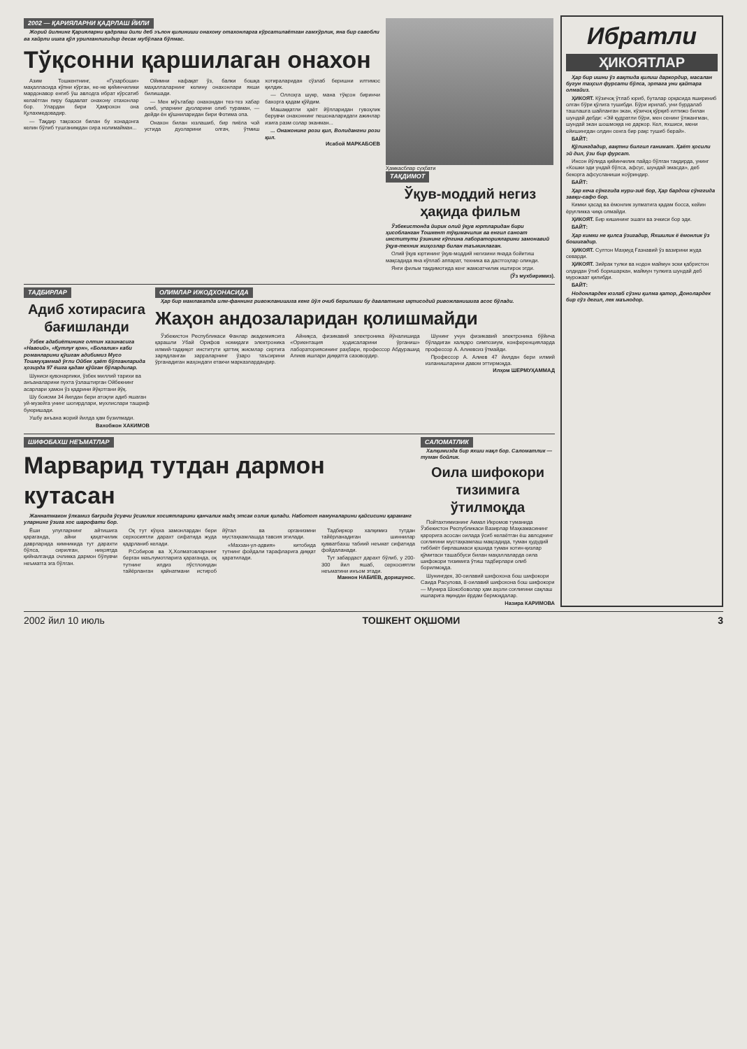2002 — ҚАРИЯЛАРНИ ҚАДРЛАШ ЙИЛИ
Жорий йилнинг Қарияларни қадрлаш йили деб эълон қилиниши онахону отахонларга кўрсатилаётган гамхўрлик, яна бир савобли ва хайрли ишга қўл урилганлигидир десак мубўлага бўлмас.
Тўқсонни қаршилаган онахон
Азим Тошкентнинг, «Гузарбоши» маҳалласида кўпни кўрган, не-не қийинчилики мардонавор енгиб ўш авлодга ибрат кўрсатиб келаётган пиру бадавлат онахону отахонлар бор. Улардан бири Ҳамрохон она Қулахмедовадир.
— Тақдир тақозоси билан бу хонадонга келин бўлиб тушганимдан сира нолимайман...
Ойимни нафақат ўз, балки бошқа маҳаллаларнинг келину онахонлари яхши билишади.
— Мен мўътабар онахондан тез-тез хабар олиб, уларнинг дуоларини олиб тураман, — дейди ён қўшниларидан бири Фотима опа.
Онахон билан юзлашиб, бир пиёла чой устида дуоларини олгач, ўтмиш хотираларидан сўзлаб беришни илтимос қилдик.
— Оллоҳга шукр, мана тўқсон биринчи бахорга қадам қўйдим.
Машаққатли ҳаёт йўлларидан гувоҳлик берувчи онахоннинг пешоналаридаги ажинлар изига разм солар эканман...
... Онажонинг рози қил, Волидангни рози қил.
Исабой МАРКАБОЕВ
Ҳамкасблар суҳбати
ТАҚДИМОТ
Ўқув-моддий негиз ҳақида фильм
Ўзбекистонда йирик олий ўқув юртларидан бири ҳисобланган Тошкент тўқимачилик ва енгил саноат институти ўзининг кўпгина лабораторияларини замонавий ўқув-техник жиҳозлар билан таъминлаган.
Олий ўқув юртининг ўқув-моддий негизини янада бойитиш мақсадида яна кўплаб аппарат, техника ва дастгоҳлар олинди.
Янги фильм тақдимотида кенг жамоатчилик иштирок этди.
(Ўз мухбиримиз).
ТАДБИРЛАР
Адиб хотирасига бағишланди
Ўзбек адабиётининг олтин хазинасига «Навоий», «Қутлуғ қон», «Болалик» каби романларини қўшган адибимиз Мусо Тошмуҳаммад ўғли Ойбек ҳаёт бўлганларида ҳозирда 97 ёшга қадам қўйган бўлардилар.
Шуниси қувонарлики, ўзбек миллий тарихи ва анъаналарини пухта ўзлаштирган Ойбекнинг асарлари ҳамон ўз қадрини йўқотгани йўқ.
Шу боисми 34 йилдан бери атоқли адиб яшаган уй-музейга унинг шогирдлари, мухлислари ташриф буюришади.
Ушбу анъана жорий йилда ҳам бузилмади.
Вахобжон ХАКИМОВ
ОЛИМЛАР ИЖОДХОНАСИДА
Ҳар бир мамлакатда илм-фаннинг ривожланишига кенг йўл очиб берилиши бу давлатнинг иқтисодий ривожланишига асос бўлади.
Жаҳон андозаларидан қолишмайди
Ўзбекистон Республикаси Фанлар академиясига қарашли Убай Орифов номидаги электроника илмий-тадқиқот институти қаттиқ жисмлар сиртига зарядланган зарраларнинг ўзаро таъсирини ўрганадиган жаҳондаги етакчи марказлардандир.
Айниқса, физикавий электроника йўналишида «Ориентация ҳодисаларини ўрганиш» лабораториясининг раҳбари, профессор Абдурашид Алиев ишлари диққатга сазовордир.
Шунинг учун физикавий электроника бўйича бўладиган халқаро симпозиум, конференцияларда профессор А. Алиевсиз ўтмайди.
Профессор А. Алиев 47 йилдан бери илмий изланишларини давом эттирмоқда.
Илҳом ШЕРМУҲАММАД
ШИФОБАХШ НЕЪМАТЛАР
Марварид тутдан дармон кутасан
Жаннатмакон ўлкамиз бағрида ўсувчи ўсимлик хосиятларини қанчалик мадҳ этсак озлик қилади. Наботот намуналарини қайсисини қараманг уларнинг ўзига хос шарофати бор.
Ёши улуғларнинг айтишига қараганда, айни қаҳатчилик даврларида кимникида тут дарахти бўлса, сирилган, ниҳоятда қийналганда очликка дармон бўлувчи неъматга эга бўлган.
Оқ тут кўҳна замонлардан бери серхосиятли дарахт сифатида жуда қадрланиб келади.
Р.Собиров ва Ҳ.Холматовларнинг берган маълумотларига қараганда, оқ тутнинг илдиз пўстлоғидан тайёрланган қайнатмани истироб йўтал ва организмни мустаҳкамлашда тавсия этилади.
«Махзан-ул-адвия» китобида тутнинг фойдали тарафларига диққат қаратилади.
Тадбиркор халқимиз тутдан тайёрланадиган шиннилар қувватбахш табиий неъмат сифатида фойдаланади.
Тут забардаст дарахт бўлиб, у 200-300 йил яшаб, серхосиятли неъматини инъом этади.
Маннон НАБИЕВ, доришунос.
САЛОМАТЛИК
Халқимизда бир яхши нақл бор. Саломатлик — туман бойлик.
Оила шифокори тизимига ўтилмоқда
Пойтахтимизнинг Акмал Икромов туманида Ўзбекистон Республикаси Вазирлар Маҳкамасининг қарорига асосан оилада ўсиб келаётган ёш авлоднинг соғлиғини мустаҳкамлаш мақсадида, туман ҳудудий тиббиёт бирлашмаси қошида туман хотин-қизлар қўмитаси ташаббуси билан маҳаллаларда оила шифокори тизимига ўтиш тадбирлари олиб борилмоқда.
Шунингдек, 30-оилавий шифохона бош шифокори Саида Расулова, 8-оилавий шифохона бош шифокори — Мунира Шокобоволар ҳам аҳоли соғлиғини сақлаш ишларига яқиндан ёрдам бермоқдалар.
Назира КАРИМОВА
Ибратли
ҲИКОЯТЛАР
Ҳар бир ишни ўз вақтида қилиш даркордир, масалан бугун таҳсил фурсати бўлса, эртага уни қайтара олмайиз.
ҲИКОЯТ. Кўзичоқ ўтлаб юриб, буталар орқасида яшириниб олган бўри қўлига тушибди. Бўри ирилаб, уни бурдалаб ташлашга шайланган экан, кўзичоқ қўрқиб илтижо билан шундай дебди: «Эй қудратли бўри, мен сенинг ўлжангман, шундай экан шошмоққа не даркор. Кел, яхшиси, мени ейишингдан олдин сенга бир рақс тушиб берай».
БАЙТ:
Қўлингдадир, вақтни билгил ғанимат. Ҳаёт ҳосили эй дил, ўзи бир фурсат.
Инсон йўлида қийинчилик пайдо бўлган тақдирда, унинг «Кошки эди ундай бўлса, афсус, шундай эмасда», деб бекорга афсусланиши ноўриндир.
БАЙТ:
Ҳар кеча сўнггида нури-зиё бор, Ҳар бардош сўнггида завқи-сафо бор.
Кимки ҳасад ва ёмонлик зулматига қадам босса, кейин ёруғликка чиқа олмайди.
ҲИКОЯТ. Бир кишининг эшаги ва эчкиси бор эди.
БАЙТ:
Ҳар кимки не қилса ўзигадир, Яхшилик ё ёмонлик ўз бошигадир.
ҲИКОЯТ. Султон Маҳмуд Ғазнавий ўз вазирини жуда севарди.
ҲИКОЯТ. Зийрак тулки ва нодон маймун эски қабристон олдидан ўтиб боришаркан, маймун тулкига шундай деб мурожаат қилибди.
БАЙТ:
Нодонлардек юзлаб сўзни қилма қатор, Донолардек бир сўз дегил, лек маънодор.
2002 йил 10 июль ТОШКЕНТ ОҚШОМИ 3